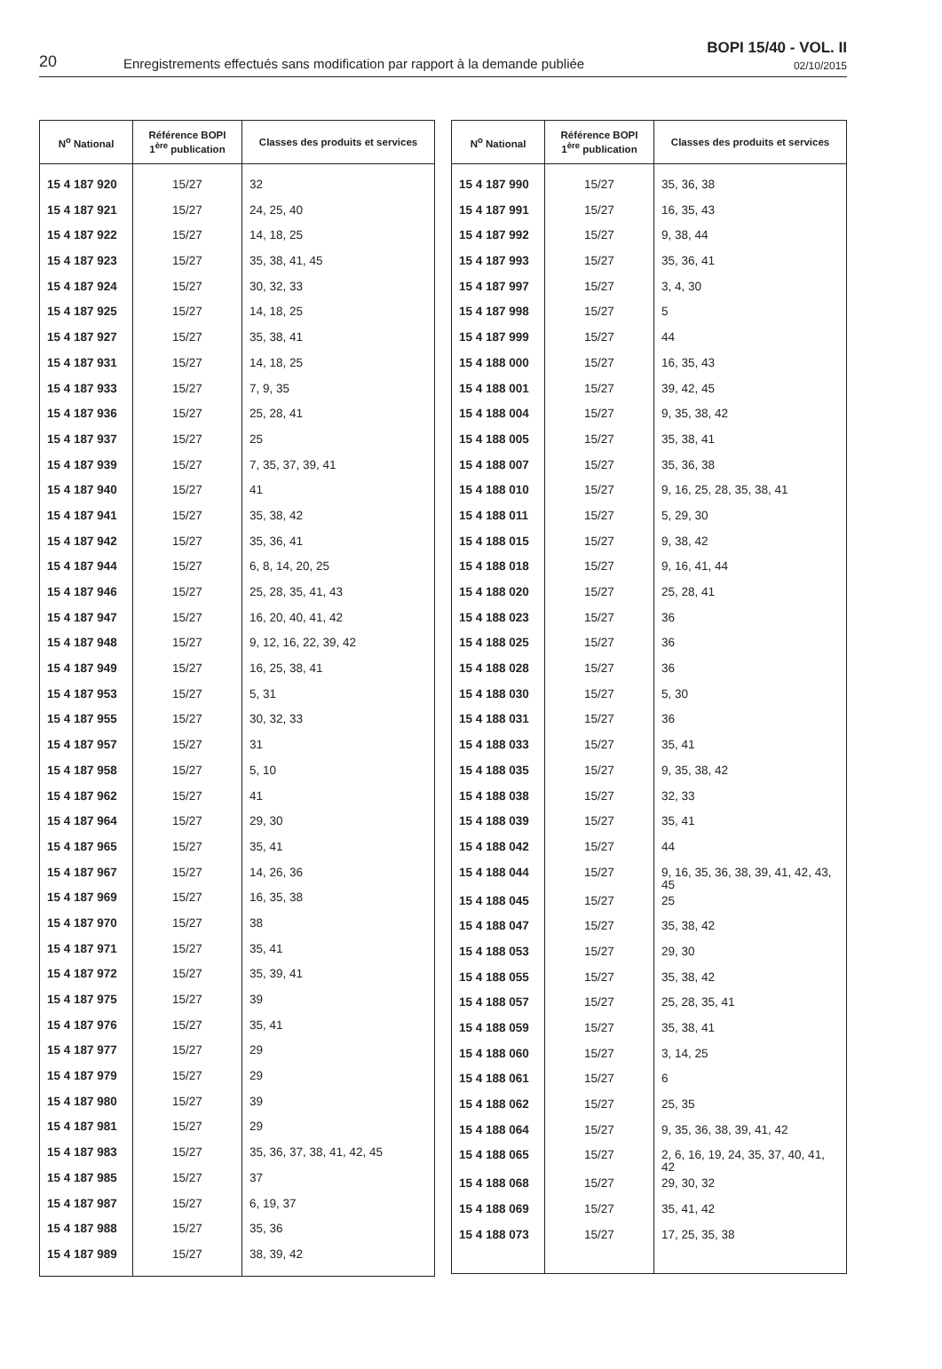20
Enregistrements effectués sans modification par rapport à la demande publiée
BOPI 15/40 - VOL. II
02/10/2015
| N<sup>o</sup> National | Référence BOPI 1<sup>ère</sup> publication | Classes des produits et services |
| --- | --- | --- |
| 15 4 187 920 | 15/27 | 32 |
| 15 4 187 921 | 15/27 | 24, 25, 40 |
| 15 4 187 922 | 15/27 | 14, 18, 25 |
| 15 4 187 923 | 15/27 | 35, 38, 41, 45 |
| 15 4 187 924 | 15/27 | 30, 32, 33 |
| 15 4 187 925 | 15/27 | 14, 18, 25 |
| 15 4 187 927 | 15/27 | 35, 38, 41 |
| 15 4 187 931 | 15/27 | 14, 18, 25 |
| 15 4 187 933 | 15/27 | 7, 9, 35 |
| 15 4 187 936 | 15/27 | 25, 28, 41 |
| 15 4 187 937 | 15/27 | 25 |
| 15 4 187 939 | 15/27 | 7, 35, 37, 39, 41 |
| 15 4 187 940 | 15/27 | 41 |
| 15 4 187 941 | 15/27 | 35, 38, 42 |
| 15 4 187 942 | 15/27 | 35, 36, 41 |
| 15 4 187 944 | 15/27 | 6, 8, 14, 20, 25 |
| 15 4 187 946 | 15/27 | 25, 28, 35, 41, 43 |
| 15 4 187 947 | 15/27 | 16, 20, 40, 41, 42 |
| 15 4 187 948 | 15/27 | 9, 12, 16, 22, 39, 42 |
| 15 4 187 949 | 15/27 | 16, 25, 38, 41 |
| 15 4 187 953 | 15/27 | 5, 31 |
| 15 4 187 955 | 15/27 | 30, 32, 33 |
| 15 4 187 957 | 15/27 | 31 |
| 15 4 187 958 | 15/27 | 5, 10 |
| 15 4 187 962 | 15/27 | 41 |
| 15 4 187 964 | 15/27 | 29, 30 |
| 15 4 187 965 | 15/27 | 35, 41 |
| 15 4 187 967 | 15/27 | 14, 26, 36 |
| 15 4 187 969 | 15/27 | 16, 35, 38 |
| 15 4 187 970 | 15/27 | 38 |
| 15 4 187 971 | 15/27 | 35, 41 |
| 15 4 187 972 | 15/27 | 35, 39, 41 |
| 15 4 187 975 | 15/27 | 39 |
| 15 4 187 976 | 15/27 | 35, 41 |
| 15 4 187 977 | 15/27 | 29 |
| 15 4 187 979 | 15/27 | 29 |
| 15 4 187 980 | 15/27 | 39 |
| 15 4 187 981 | 15/27 | 29 |
| 15 4 187 983 | 15/27 | 35, 36, 37, 38, 41, 42, 45 |
| 15 4 187 985 | 15/27 | 37 |
| 15 4 187 987 | 15/27 | 6, 19, 37 |
| 15 4 187 988 | 15/27 | 35, 36 |
| 15 4 187 989 | 15/27 | 38, 39, 42 |
| N<sup>o</sup> National | Référence BOPI 1<sup>ère</sup> publication | Classes des produits et services |
| --- | --- | --- |
| 15 4 187 990 | 15/27 | 35, 36, 38 |
| 15 4 187 991 | 15/27 | 16, 35, 43 |
| 15 4 187 992 | 15/27 | 9, 38, 44 |
| 15 4 187 993 | 15/27 | 35, 36, 41 |
| 15 4 187 997 | 15/27 | 3, 4, 30 |
| 15 4 187 998 | 15/27 | 5 |
| 15 4 187 999 | 15/27 | 44 |
| 15 4 188 000 | 15/27 | 16, 35, 43 |
| 15 4 188 001 | 15/27 | 39, 42, 45 |
| 15 4 188 004 | 15/27 | 9, 35, 38, 42 |
| 15 4 188 005 | 15/27 | 35, 38, 41 |
| 15 4 188 007 | 15/27 | 35, 36, 38 |
| 15 4 188 010 | 15/27 | 9, 16, 25, 28, 35, 38, 41 |
| 15 4 188 011 | 15/27 | 5, 29, 30 |
| 15 4 188 015 | 15/27 | 9, 38, 42 |
| 15 4 188 018 | 15/27 | 9, 16, 41, 44 |
| 15 4 188 020 | 15/27 | 25, 28, 41 |
| 15 4 188 023 | 15/27 | 36 |
| 15 4 188 025 | 15/27 | 36 |
| 15 4 188 028 | 15/27 | 36 |
| 15 4 188 030 | 15/27 | 5, 30 |
| 15 4 188 031 | 15/27 | 36 |
| 15 4 188 033 | 15/27 | 35, 41 |
| 15 4 188 035 | 15/27 | 9, 35, 38, 42 |
| 15 4 188 038 | 15/27 | 32, 33 |
| 15 4 188 039 | 15/27 | 35, 41 |
| 15 4 188 042 | 15/27 | 44 |
| 15 4 188 044 | 15/27 | 9, 16, 35, 36, 38, 39, 41, 42, 43, 45 |
| 15 4 188 045 | 15/27 | 25 |
| 15 4 188 047 | 15/27 | 35, 38, 42 |
| 15 4 188 053 | 15/27 | 29, 30 |
| 15 4 188 055 | 15/27 | 35, 38, 42 |
| 15 4 188 057 | 15/27 | 25, 28, 35, 41 |
| 15 4 188 059 | 15/27 | 35, 38, 41 |
| 15 4 188 060 | 15/27 | 3, 14, 25 |
| 15 4 188 061 | 15/27 | 6 |
| 15 4 188 062 | 15/27 | 25, 35 |
| 15 4 188 064 | 15/27 | 9, 35, 36, 38, 39, 41, 42 |
| 15 4 188 065 | 15/27 | 2, 6, 16, 19, 24, 35, 37, 40, 41, 42 |
| 15 4 188 068 | 15/27 | 29, 30, 32 |
| 15 4 188 069 | 15/27 | 35, 41, 42 |
| 15 4 188 073 | 15/27 | 17, 25, 35, 38 |